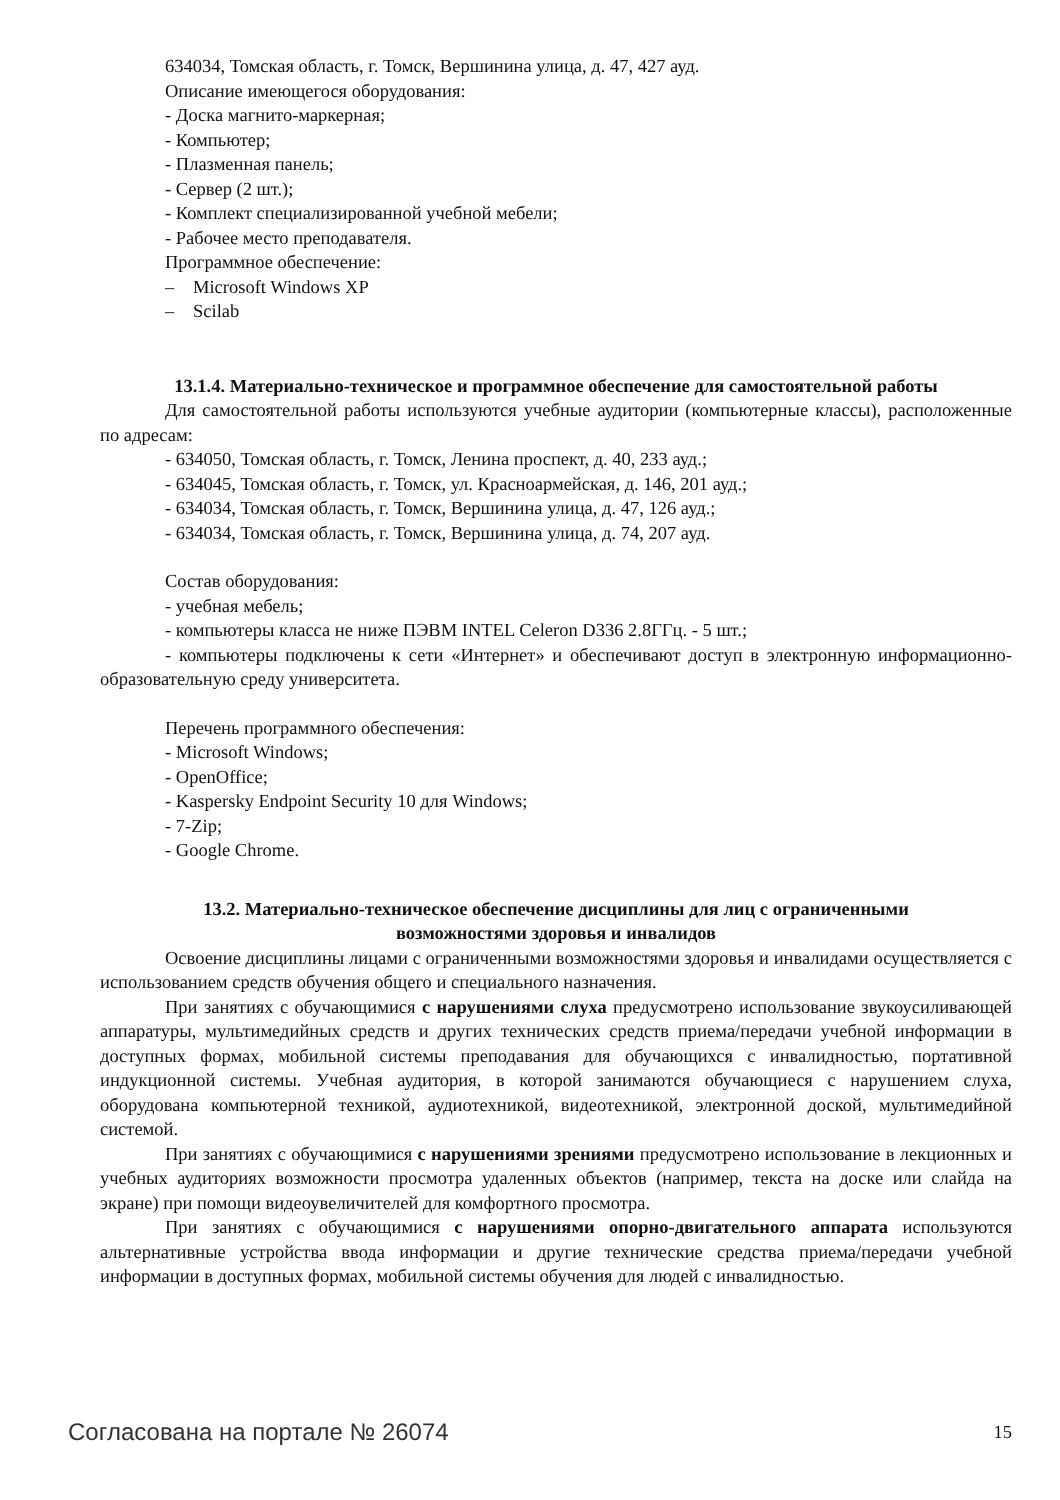634034, Томская область, г. Томск, Вершинина улица, д. 47, 427 ауд.
Описание имеющегося оборудования:
- Доска магнито-маркерная;
- Компьютер;
- Плазменная панель;
- Сервер (2 шт.);
- Комплект специализированной учебной мебели;
- Рабочее место преподавателя.
Программное обеспечение:
– Microsoft Windows XP
– Scilab
13.1.4. Материально-техническое и программное обеспечение для самостоятельной работы
Для самостоятельной работы используются учебные аудитории (компьютерные классы), расположенные по адресам:
- 634050, Томская область, г. Томск, Ленина проспект, д. 40, 233 ауд.;
- 634045, Томская область, г. Томск, ул. Красноармейская, д. 146, 201 ауд.;
- 634034, Томская область, г. Томск, Вершинина улица, д. 47, 126 ауд.;
- 634034, Томская область, г. Томск, Вершинина улица, д. 74, 207 ауд.
Состав оборудования:
- учебная мебель;
- компьютеры класса не ниже ПЭВМ INTEL Celeron D336 2.8ГГц. - 5 шт.;
- компьютеры подключены к сети «Интернет» и обеспечивают доступ в электронную информационно-образовательную среду университета.
Перечень программного обеспечения:
- Microsoft Windows;
- OpenOffice;
- Kaspersky Endpoint Security 10 для Windows;
- 7-Zip;
- Google Chrome.
13.2. Материально-техническое обеспечение дисциплины для лиц с ограниченными
возможностями здоровья и инвалидов
Освоение дисциплины лицами с ограниченными возможностями здоровья и инвалидами осуществляется с использованием средств обучения общего и специального назначения.
При занятиях с обучающимися с нарушениями слуха предусмотрено использование звукоусиливающей аппаратуры, мультимедийных средств и других технических средств приема/передачи учебной информации в доступных формах, мобильной системы преподавания для обучающихся с инвалидностью, портативной индукционной системы. Учебная аудитория, в которой занимаются обучающиеся с нарушением слуха, оборудована компьютерной техникой, аудиотехникой, видеотехникой, электронной доской, мультимедийной системой.
При занятиях с обучающимися с нарушениями зрениями предусмотрено использование в лекционных и учебных аудиториях возможности просмотра удаленных объектов (например, текста на доске или слайда на экране) при помощи видеоувеличителей для комфортного просмотра.
При занятиях с обучающимися с нарушениями опорно-двигательного аппарата используются альтернативные устройства ввода информации и другие технические средства приема/передачи учебной информации в доступных формах, мобильной системы обучения для людей с инвалидностью.
Согласована на портале № 26074 15